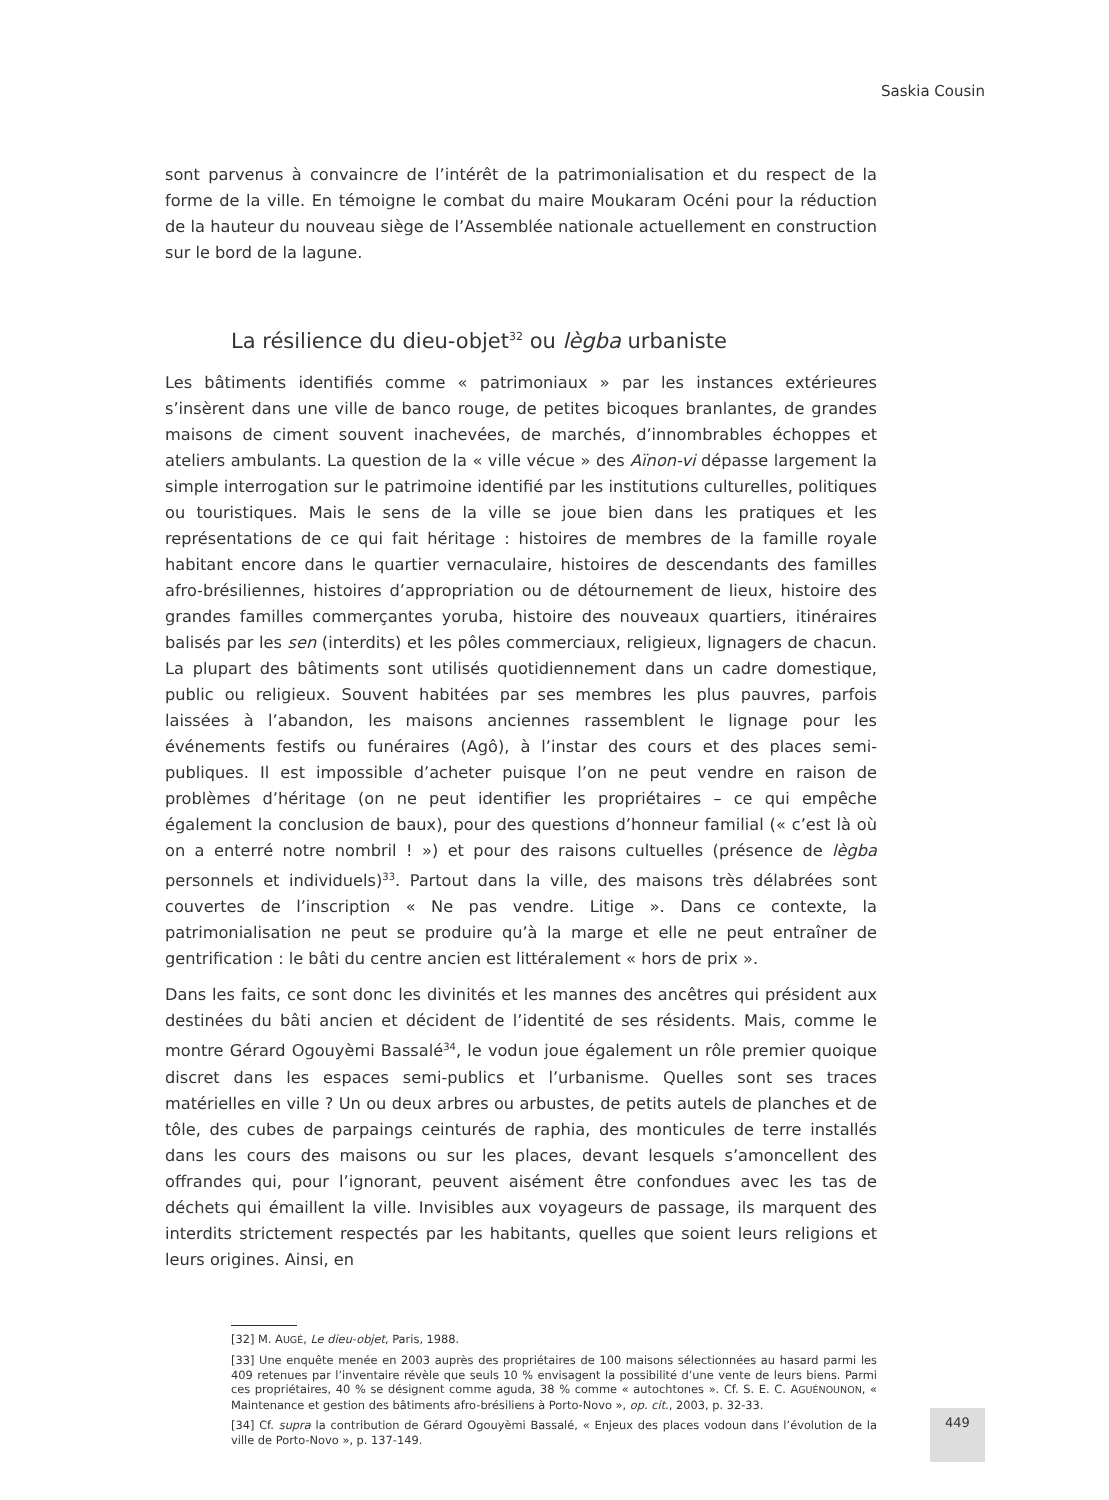Saskia Cousin
sont parvenus à convaincre de l’intérêt de la patrimonialisation et du respect de la forme de la ville. En témoigne le combat du maire Moukaram Océni pour la réduction de la hauteur du nouveau siège de l’Assemblée nationale actuellement en construction sur le bord de la lagune.
La résilience du dieu-objet<sup>32</sup> ou lègba urbaniste
Les bâtiments identifiés comme « patrimoniaux » par les instances extérieures s’insèrent dans une ville de banco rouge, de petites bicoques branlantes, de grandes maisons de ciment souvent inachevées, de marchés, d’innombrables échoppes et ateliers ambulants. La question de la « ville vécue » des Aïnon-vi dépasse largement la simple interrogation sur le patrimoine identifié par les institutions culturelles, politiques ou touristiques. Mais le sens de la ville se joue bien dans les pratiques et les représentations de ce qui fait héritage : histoires de membres de la famille royale habitant encore dans le quartier vernaculaire, histoires de descendants des familles afro-brésiliennes, histoires d’appropriation ou de détournement de lieux, histoire des grandes familles commerçantes yoruba, histoire des nouveaux quartiers, itinéraires balisés par les sen (interdits) et les pôles commerciaux, religieux, lignagers de chacun. La plupart des bâtiments sont utilisés quotidiennement dans un cadre domestique, public ou religieux. Souvent habitées par ses membres les plus pauvres, parfois laissées à l’abandon, les maisons anciennes rassemblent le lignage pour les événements festifs ou funéraires (Agô), à l’instar des cours et des places semi-publiques. Il est impossible d’acheter puisque l’on ne peut vendre en raison de problèmes d’héritage (on ne peut identifier les propriétaires – ce qui empêche également la conclusion de baux), pour des questions d’honneur familial (« c’est là où on a enterré notre nombril ! ») et pour des raisons cultuelles (présence de lègba personnels et individuels)<sup>33</sup>. Partout dans la ville, des maisons très délabrées sont couvertes de l’inscription « Ne pas vendre. Litige ». Dans ce contexte, la patrimonialisation ne peut se produire qu’à la marge et elle ne peut entraîner de gentrification : le bâti du centre ancien est littéralement « hors de prix ».
Dans les faits, ce sont donc les divinités et les mannes des ancêtres qui président aux destinées du bâti ancien et décident de l’identité de ses résidents. Mais, comme le montre Gérard Ogouyèmi Bassalé<sup>34</sup>, le vodun joue également un rôle premier quoique discret dans les espaces semi-publics et l’urbanisme. Quelles sont ses traces matérielles en ville ? Un ou deux arbres ou arbustes, de petits autels de planches et de tôle, des cubes de parpaings ceinturés de raphia, des monticules de terre installés dans les cours des maisons ou sur les places, devant lesquels s’amoncellent des offrandes qui, pour l’ignorant, peuvent aisément être confondues avec les tas de déchets qui émaillent la ville. Invisibles aux voyageurs de passage, ils marquent des interdits strictement respectés par les habitants, quelles que soient leurs religions et leurs origines. Ainsi, en
[32] M. AUGÉ, Le dieu-objet, Paris, 1988.
[33] Une enquête menée en 2003 auprès des propriétaires de 100 maisons sélectionnées au hasard parmi les 409 retenues par l’inventaire révèle que seuls 10 % envisagent la possibilité d’une vente de leurs biens. Parmi ces propriétaires, 40 % se désignent comme aguda, 38 % comme « autochtones ». Cf. S. E. C. AGUÉNOUNON, « Maintenance et gestion des bâtiments afro-brésiliens à Porto-Novo », op. cit., 2003, p. 32-33.
[34] Cf. supra la contribution de Gérard Ogouyèmi Bassalé, « Enjeux des places vodoun dans l’évolution de la ville de Porto-Novo », p. 137-149.
449